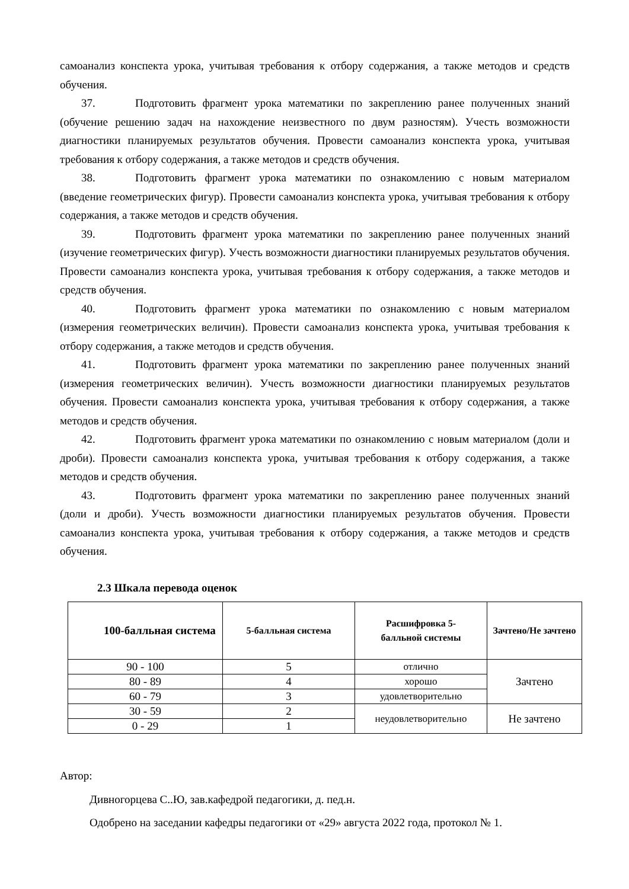самоанализ конспекта урока, учитывая требования к отбору содержания, а также методов и средств обучения.
37. Подготовить фрагмент урока математики по закреплению ранее полученных знаний (обучение решению задач на нахождение неизвестного по двум разностям). Учесть возможности диагностики планируемых результатов обучения. Провести самоанализ конспекта урока, учитывая требования к отбору содержания, а также методов и средств обучения.
38. Подготовить фрагмент урока математики по ознакомлению с новым материалом (введение геометрических фигур). Провести самоанализ конспекта урока, учитывая требования к отбору содержания, а также методов и средств обучения.
39. Подготовить фрагмент урока математики по закреплению ранее полученных знаний (изучение геометрических фигур). Учесть возможности диагностики планируемых результатов обучения. Провести самоанализ конспекта урока, учитывая требования к отбору содержания, а также методов и средств обучения.
40. Подготовить фрагмент урока математики по ознакомлению с новым материалом (измерения геометрических величин). Провести самоанализ конспекта урока, учитывая требования к отбору содержания, а также методов и средств обучения.
41. Подготовить фрагмент урока математики по закреплению ранее полученных знаний (измерения геометрических величин). Учесть возможности диагностики планируемых результатов обучения. Провести самоанализ конспекта урока, учитывая требования к отбору содержания, а также методов и средств обучения.
42. Подготовить фрагмент урока математики по ознакомлению с новым материалом (доли и дроби). Провести самоанализ конспекта урока, учитывая требования к отбору содержания, а также методов и средств обучения.
43. Подготовить фрагмент урока математики по закреплению ранее полученных знаний (доли и дроби). Учесть возможности диагностики планируемых результатов обучения. Провести самоанализ конспекта урока, учитывая требования к отбору содержания, а также методов и средств обучения.
2.3 Шкала перевода оценок
| 100-балльная система | 5-балльная система | Расшифровка 5- балльной системы | Зачтено/Не зачтено |
| --- | --- | --- | --- |
| 90 - 100 | 5 | отлично | Зачтено |
| 80 - 89 | 4 | хорошо | |
| 60 - 79 | 3 | удовлетворительно | |
| 30 - 59 | 2 | неудовлетворительно | Не зачтено |
| 0 - 29 | 1 | | |
Автор:
Дивногорцева С..Ю, зав.кафедрой педагогики, д. пед.н.
Одобрено на заседании кафедры педагогики от «29» августа 2022 года, протокол № 1.